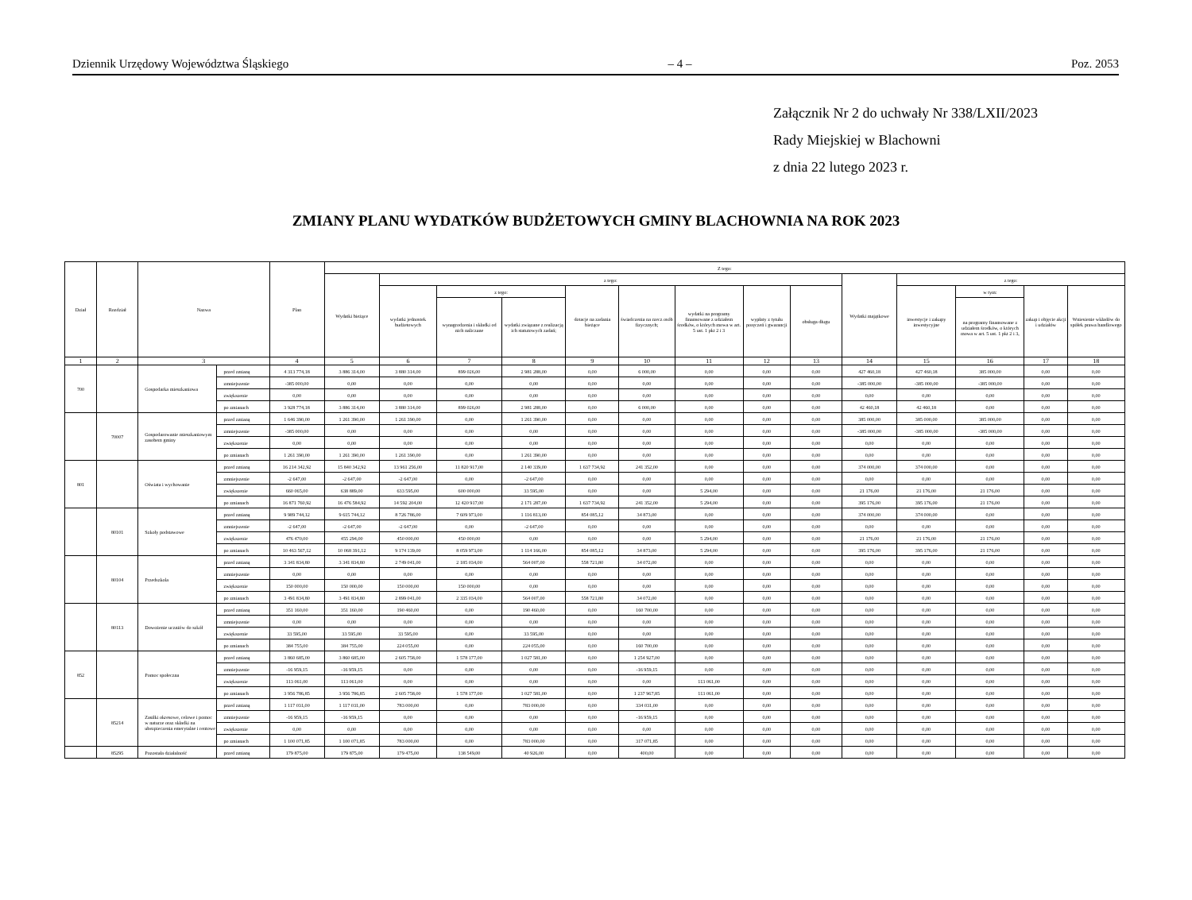Dziennik Urzędowy Województwa Śląskiego – 4 – Poz. 2053
Załącznik Nr 2 do uchwały Nr 338/LXII/2023
Rady Miejskiej w Blachowni
z dnia 22 lutego 2023 r.
ZMIANY PLANU WYDATKÓW BUDŻETOWYCH GMINY BLACHOWNIA NA ROK 2023
| Dział | Rozdział | Nazwa | | Plan | Z tego: | | | | | | | | | | | | | |
| --- | --- | --- | --- | --- | --- | --- | --- | --- | --- | --- | --- | --- | --- | --- | --- | --- | --- | --- |
| | | | | | Wydatki bieżące | z tego: | | | | | | | | Wydatki majątkowe | z tego: | | | |
| | | | | | | wydatki jednostek budżetowych | z tego: | | dotacje na zadania bieżące | świadczenia na rzecz osób fizycznych; | wydatki na programy finansowane z udziałem środków, o których mowa w art. 5 ust. 1 pkt 2 i 3 | wypłaty z tytułu poręczeń i gwarancji | obsługa długu | | inwestycje i zakupy inwestycyjne | w tym: | zakup i objęcie akcji i udziałów | Wniesienie wkładów do spółek prawa handlowego |
| | | | | | | | wynagrodzenia i składki od nich naliczane | wydatki związane z realizacją ich statutowych zadań; | | | | | | | | na programy finansowane z udziałem środków, o których mowa w art. 5 ust. 1 pkt 2 i 3, | | |
| 1 | 2 | 3 | | 4 | 5 | 6 | 7 | 8 | 9 | 10 | 11 | 12 | 13 | 14 | 15 | 16 | 17 | 18 |
| 700 | | Gospodarka mieszkaniowa | przed zmianą | 4 313 774,18 | 3 886 314,00 | 3 880 314,00 | 899 026,00 | 2 981 288,00 | 0,00 | 6 000,00 | 0,00 | 0,00 | 0,00 | 427 460,18 | 427 460,18 | 385 000,00 | 0,00 | 0,00 |
| | | | zmniejszenie | -385 000,00 | 0,00 | 0,00 | 0,00 | 0,00 | 0,00 | 0,00 | 0,00 | 0,00 | 0,00 | -385 000,00 | -385 000,00 | -385 000,00 | 0,00 | 0,00 |
| | | | zwiększenie | 0,00 | 0,00 | 0,00 | 0,00 | 0,00 | 0,00 | 0,00 | 0,00 | 0,00 | 0,00 | 0,00 | 0,00 | 0,00 | 0,00 | 0,00 |
| | | | po zmianach | 3 928 774,18 | 3 886 314,00 | 3 880 314,00 | 899 026,00 | 2 981 288,00 | 0,00 | 6 000,00 | 0,00 | 0,00 | 0,00 | 42 460,18 | 42 460,18 | 0,00 | 0,00 | 0,00 |
| | 70007 | Gospodarowanie mieszkaniowym zasobem gminy | przed zmianą | 1 646 390,00 | 1 261 390,00 | 1 261 390,00 | 0,00 | 1 261 390,00 | 0,00 | 0,00 | 0,00 | 0,00 | 0,00 | 385 000,00 | 385 000,00 | 385 000,00 | 0,00 | 0,00 |
| | | | zmniejszenie | -385 000,00 | 0,00 | 0,00 | 0,00 | 0,00 | 0,00 | 0,00 | 0,00 | 0,00 | 0,00 | -385 000,00 | -385 000,00 | -385 000,00 | 0,00 | 0,00 |
| | | | zwiększenie | 0,00 | 0,00 | 0,00 | 0,00 | 0,00 | 0,00 | 0,00 | 0,00 | 0,00 | 0,00 | 0,00 | 0,00 | 0,00 | 0,00 | 0,00 |
| | | | po zmianach | 1 261 390,00 | 1 261 390,00 | 1 261 390,00 | 0,00 | 1 261 390,00 | 0,00 | 0,00 | 0,00 | 0,00 | 0,00 | 0,00 | 0,00 | 0,00 | 0,00 | 0,00 |
| 801 | | Oświata i wychowanie | przed zmianą | 16 214 342,92 | 15 840 342,92 | 13 961 256,00 | 11 820 917,00 | 2 140 339,00 | 1 637 734,92 | 241 352,00 | 0,00 | 0,00 | 0,00 | 374 000,00 | 374 000,00 | 0,00 | 0,00 | 0,00 |
| | | | zmniejszenie | -2 647,00 | -2 647,00 | -2 647,00 | 0,00 | -2 647,00 | 0,00 | 0,00 | 0,00 | 0,00 | 0,00 | 0,00 | 0,00 | 0,00 | 0,00 | 0,00 |
| | | | zwiększenie | 660 065,00 | 638 889,00 | 633 595,00 | 600 000,00 | 33 595,00 | 0,00 | 0,00 | 5 294,00 | 0,00 | 0,00 | 21 176,00 | 21 176,00 | 21 176,00 | 0,00 | 0,00 |
| | | | po zmianach | 16 871 760,92 | 16 476 584,92 | 14 592 204,00 | 12 420 917,00 | 2 171 287,00 | 1 637 734,92 | 241 352,00 | 5 294,00 | 0,00 | 0,00 | 395 176,00 | 395 176,00 | 21 176,00 | 0,00 | 0,00 |
| | 80101 | Szkoły podstawowe | przed zmianą | 9 989 744,12 | 9 615 744,12 | 8 726 786,00 | 7 609 973,00 | 1 116 813,00 | 854 085,12 | 34 873,00 | 0,00 | 0,00 | 0,00 | 374 000,00 | 374 000,00 | 0,00 | 0,00 | 0,00 |
| | | | zmniejszenie | -2 647,00 | -2 647,00 | -2 647,00 | 0,00 | -2 647,00 | 0,00 | 0,00 | 0,00 | 0,00 | 0,00 | 0,00 | 0,00 | 0,00 | 0,00 | 0,00 |
| | | | zwiększenie | 476 470,00 | 455 294,00 | 450 000,00 | 450 000,00 | 0,00 | 0,00 | 0,00 | 5 294,00 | 0,00 | 0,00 | 21 176,00 | 21 176,00 | 21 176,00 | 0,00 | 0,00 |
| | | | po zmianach | 10 463 567,12 | 10 068 391,12 | 9 174 139,00 | 8 059 973,00 | 1 114 166,00 | 854 085,12 | 34 873,00 | 5 294,00 | 0,00 | 0,00 | 395 176,00 | 395 176,00 | 21 176,00 | 0,00 | 0,00 |
| | 80104 | Przedszkola | przed zmianą | 3 341 834,80 | 3 341 834,80 | 2 749 041,00 | 2 185 034,00 | 564 007,00 | 558 721,80 | 34 072,00 | 0,00 | 0,00 | 0,00 | 0,00 | 0,00 | 0,00 | 0,00 | 0,00 |
| | | | zmniejszenie | 0,00 | 0,00 | 0,00 | 0,00 | 0,00 | 0,00 | 0,00 | 0,00 | 0,00 | 0,00 | 0,00 | 0,00 | 0,00 | 0,00 | 0,00 |
| | | | zwiększenie | 150 000,00 | 150 000,00 | 150 000,00 | 150 000,00 | 0,00 | 0,00 | 0,00 | 0,00 | 0,00 | 0,00 | 0,00 | 0,00 | 0,00 | 0,00 | 0,00 |
| | | | po zmianach | 3 491 834,80 | 3 491 834,80 | 2 899 041,00 | 2 335 034,00 | 564 007,00 | 558 721,80 | 34 072,00 | 0,00 | 0,00 | 0,00 | 0,00 | 0,00 | 0,00 | 0,00 | 0,00 |
| | 80113 | Dowożenie uczniów do szkół | przed zmianą | 351 160,00 | 351 160,00 | 190 460,00 | 0,00 | 190 460,00 | 0,00 | 160 700,00 | 0,00 | 0,00 | 0,00 | 0,00 | 0,00 | 0,00 | 0,00 | 0,00 |
| | | | zmniejszenie | 0,00 | 0,00 | 0,00 | 0,00 | 0,00 | 0,00 | 0,00 | 0,00 | 0,00 | 0,00 | 0,00 | 0,00 | 0,00 | 0,00 | 0,00 |
| | | | zwiększenie | 33 595,00 | 33 595,00 | 33 595,00 | 0,00 | 33 595,00 | 0,00 | 0,00 | 0,00 | 0,00 | 0,00 | 0,00 | 0,00 | 0,00 | 0,00 | 0,00 |
| | | | po zmianach | 384 755,00 | 384 755,00 | 224 055,00 | 0,00 | 224 055,00 | 0,00 | 160 700,00 | 0,00 | 0,00 | 0,00 | 0,00 | 0,00 | 0,00 | 0,00 | 0,00 |
| 852 | | Pomoc społeczna | przed zmianą | 3 860 685,00 | 3 860 685,00 | 2 605 758,00 | 1 578 177,00 | 1 027 581,00 | 0,00 | 1 254 927,00 | 0,00 | 0,00 | 0,00 | 0,00 | 0,00 | 0,00 | 0,00 | 0,00 |
| | | | zmniejszenie | -16 959,15 | -16 959,15 | 0,00 | 0,00 | 0,00 | 0,00 | -16 959,15 | 0,00 | 0,00 | 0,00 | 0,00 | 0,00 | 0,00 | 0,00 | 0,00 |
| | | | zwiększenie | 113 061,00 | 113 061,00 | 0,00 | 0,00 | 0,00 | 0,00 | 0,00 | 113 061,00 | 0,00 | 0,00 | 0,00 | 0,00 | 0,00 | 0,00 | 0,00 |
| | | | po zmianach | 3 956 786,85 | 3 956 786,85 | 2 605 758,00 | 1 578 177,00 | 1 027 581,00 | 0,00 | 1 237 967,85 | 113 061,00 | 0,00 | 0,00 | 0,00 | 0,00 | 0,00 | 0,00 | 0,00 |
| | 85214 | Zasiłki okresowe, celowe i pomoc w naturze oraz składki na ubezpieczenia emerytalne i rentowe | przed zmianą | 1 117 031,00 | 1 117 031,00 | 783 000,00 | 0,00 | 783 000,00 | 0,00 | 334 031,00 | 0,00 | 0,00 | 0,00 | 0,00 | 0,00 | 0,00 | 0,00 | 0,00 |
| | | | zmniejszenie | -16 959,15 | -16 959,15 | 0,00 | 0,00 | 0,00 | 0,00 | -16 959,15 | 0,00 | 0,00 | 0,00 | 0,00 | 0,00 | 0,00 | 0,00 | 0,00 |
| | | | zwiększenie | 0,00 | 0,00 | 0,00 | 0,00 | 0,00 | 0,00 | 0,00 | 0,00 | 0,00 | 0,00 | 0,00 | 0,00 | 0,00 | 0,00 | 0,00 |
| | | | po zmianach | 1 100 071,85 | 1 100 071,85 | 783 000,00 | 0,00 | 783 000,00 | 0,00 | 317 071,85 | 0,00 | 0,00 | 0,00 | 0,00 | 0,00 | 0,00 | 0,00 | 0,00 |
| | 85295 | Pozostała działalność | przed zmianą | 179 875,00 | 179 875,00 | 179 475,00 | 138 549,00 | 40 926,00 | 0,00 | 400,00 | 0,00 | 0,00 | 0,00 | 0,00 | 0,00 | 0,00 | 0,00 | 0,00 |